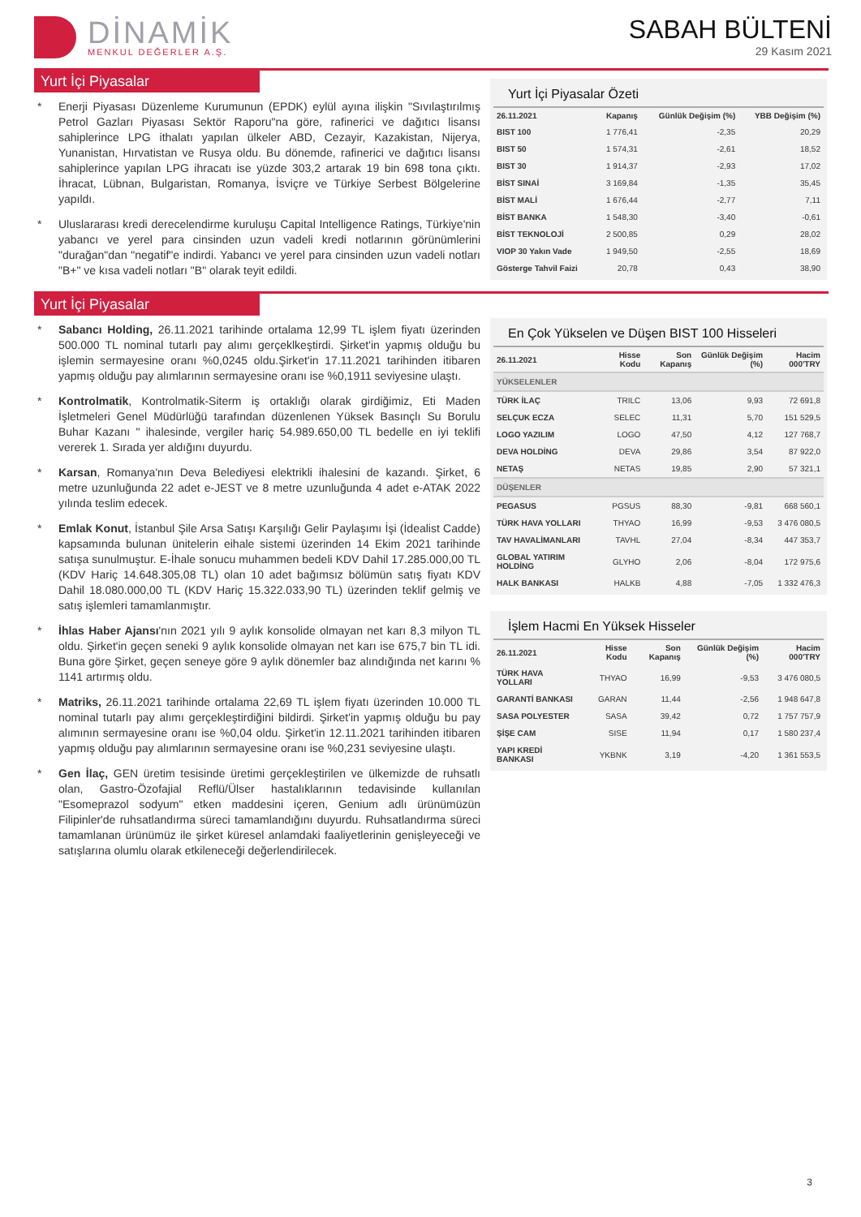DİNAMİK
MENKUL DEĞERLER A.Ş.
SABAH BÜLTENİ
29 Kasım 2021
Yurt İçi Piyasalar
* Enerji Piyasası Düzenleme Kurumunun (EPDK) eylül ayına ilişkin "Sıvılaştırılmış Petrol Gazları Piyasası Sektör Raporu"na göre, rafinerici ve dağıtıcı lisansı sahiplerince LPG ithalatı yapılan ülkeler ABD, Cezayir, Kazakistan, Nijerya, Yunanistan, Hırvatistan ve Rusya oldu. Bu dönemde, rafinerici ve dağıtıcı lisansı sahiplerince yapılan LPG ihracatı ise yüzde 303,2 artarak 19 bin 698 tona çıktı. İhracat, Lübnan, Bulgaristan, Romanya, İsviçre ve Türkiye Serbest Bölgelerine yapıldı.
* Uluslararası kredi derecelendirme kuruluşu Capital Intelligence Ratings, Türkiye'nin yabancı ve yerel para cinsinden uzun vadeli kredi notlarının görünümlerini "durağan"dan "negatif"e indirdi. Yabancı ve yerel para cinsinden uzun vadeli notları "B+" ve kısa vadeli notları "B" olarak teyit edildi.
Yurt İçi Piyasalar Özeti
| 26.11.2021 | Kapanış | Günlük Değişim (%) | YBB Değişim (%) |
| --- | --- | --- | --- |
| BIST 100 | 1 776,41 | -2,35 | 20,29 |
| BIST 50 | 1 574,31 | -2,61 | 18,52 |
| BIST 30 | 1 914,37 | -2,93 | 17,02 |
| BİST SINAİ | 3 169,84 | -1,35 | 35,45 |
| BİST MALİ | 1 676,44 | -2,77 | 7,11 |
| BİST BANKA | 1 548,30 | -3,40 | -0,61 |
| BİST TEKNOLOJİ | 2 500,85 | 0,29 | 28,02 |
| VIOP 30 Yakın Vade | 1 949,50 | -2,55 | 18,69 |
| Gösterge Tahvil Faizi | 20,78 | 0,43 | 38,90 |
Yurt İçi Piyasalar
* Sabancı Holding, 26.11.2021 tarihinde ortalama 12,99 TL işlem fiyatı üzerinden 500.000 TL nominal tutarlı pay alımı gerçeklkeştirdi. Şirket'in yapmış olduğu bu işlemin sermayesine oranı %0,0245 oldu.Şirket'in 17.11.2021 tarihinden itibaren yapmış olduğu pay alımlarının sermayesine oranı ise %0,1911 seviyesine ulaştı.
* Kontrolmatik, Kontrolmatik-Siterm iş ortaklığı olarak girdiğimiz, Eti Maden İşletmeleri Genel Müdürlüğü tarafından düzenlenen Yüksek Basınçlı Su Borulu Buhar Kazanı " ihalesinde, vergiler hariç 54.989.650,00 TL bedelle en iyi teklifi vererek 1. Sırada yer aldığını duyurdu.
* Karsan, Romanya'nın Deva Belediyesi elektrikli ihalesini de kazandı. Şirket, 6 metre uzunluğunda 22 adet e-JEST ve 8 metre uzunluğunda 4 adet e-ATAK 2022 yılında teslim edecek.
* Emlak Konut, İstanbul Şile Arsa Satışı Karşılığı Gelir Paylaşımı İşi (İdealist Cadde) kapsamında bulunan ünitelerin eihale sistemi üzerinden 14 Ekim 2021 tarihinde satışa sunulmuştur. E-İhale sonucu muhammen bedeli KDV Dahil 17.285.000,00 TL (KDV Hariç 14.648.305,08 TL) olan 10 adet bağımsız bölümün satış fiyatı KDV Dahil 18.080.000,00 TL (KDV Hariç 15.322.033,90 TL) üzerinden teklif gelmiş ve satış işlemleri tamamlanmıştır.
* İhlas Haber Ajansı'nın 2021 yılı 9 aylık konsolide olmayan net karı 8,3 milyon TL oldu. Şirket'in geçen seneki 9 aylık konsolide olmayan net karı ise 675,7 bin TL idi. Buna göre Şirket, geçen seneye göre 9 aylık dönemler baz alındığında net karını % 1141 artırmış oldu.
* Matriks, 26.11.2021 tarihinde ortalama 22,69 TL işlem fiyatı üzerinden 10.000 TL nominal tutarlı pay alımı gerçekleştirdiğini bildirdi. Şirket'in yapmış olduğu bu pay alımının sermayesine oranı ise %0,04 oldu. Şirket'in 12.11.2021 tarihinden itibaren yapmış olduğu pay alımlarının sermayesine oranı ise %0,231 seviyesine ulaştı.
* Gen İlaç, GEN üretim tesisinde üretimi gerçekleştirilen ve ülkemizde de ruhsatlı olan, Gastro-Özofajial Reflü/Ülser hastalıklarının tedavisinde kullanılan "Esomeprazol sodyum" etken maddesini içeren, Genium adlı ürünümüzün Filipinler'de ruhsatlandırma süreci tamamlandığını duyurdu. Ruhsatlandırma süreci tamamlanan ürünümüz ile şirket küresel anlamdaki faaliyetlerinin genişleyeceği ve satışlarına olumlu olarak etkileneceği değerlendirilecek.
En Çok Yükselen ve Düşen BIST 100 Hisseleri
| 26.11.2021 | Hisse Kodu | Son Kapanış | Günlük Değişim (%) | Hacim 000'TRY |
| --- | --- | --- | --- | --- |
| YÜKSELENLER | | | | |
| TÜRK İLAÇ | TRILC | 13,06 | 9,93 | 72 691,8 |
| SELÇUK ECZA | SELEC | 11,31 | 5,70 | 151 529,5 |
| LOGO YAZILIM | LOGO | 47,50 | 4,12 | 127 768,7 |
| DEVA HOLDİNG | DEVA | 29,86 | 3,54 | 87 922,0 |
| NETAŞ | NETAS | 19,85 | 2,90 | 57 321,1 |
| DÜŞENLER | | | | |
| PEGASUS | PGSUS | 88,30 | -9,81 | 668 560,1 |
| TÜRK HAVA YOLLARI | THYAO | 16,99 | -9,53 | 3 476 080,5 |
| TAV HAVALİMANLARI | TAVHL | 27,04 | -8,34 | 447 353,7 |
| GLOBAL YATIRIM HOLDİNG | GLYHO | 2,06 | -8,04 | 172 975,6 |
| HALK BANKASI | HALKB | 4,88 | -7,05 | 1 332 476,3 |
İşlem Hacmi En Yüksek Hisseler
| 26.11.2021 | Hisse Kodu | Son Kapanış | Günlük Değişim (%) | Hacim 000'TRY |
| --- | --- | --- | --- | --- |
| TÜRK HAVA YOLLARI | THYAO | 16,99 | -9,53 | 3 476 080,5 |
| GARANTİ BANKASI | GARAN | 11,44 | -2,56 | 1 948 647,8 |
| SASA POLYESTER | SASA | 39,42 | 0,72 | 1 757 757,9 |
| ŞİŞE CAM | SISE | 11,94 | 0,17 | 1 580 237,4 |
| YAPI KREDİ BANKASI | YKBNK | 3,19 | -4,20 | 1 361 553,5 |
3